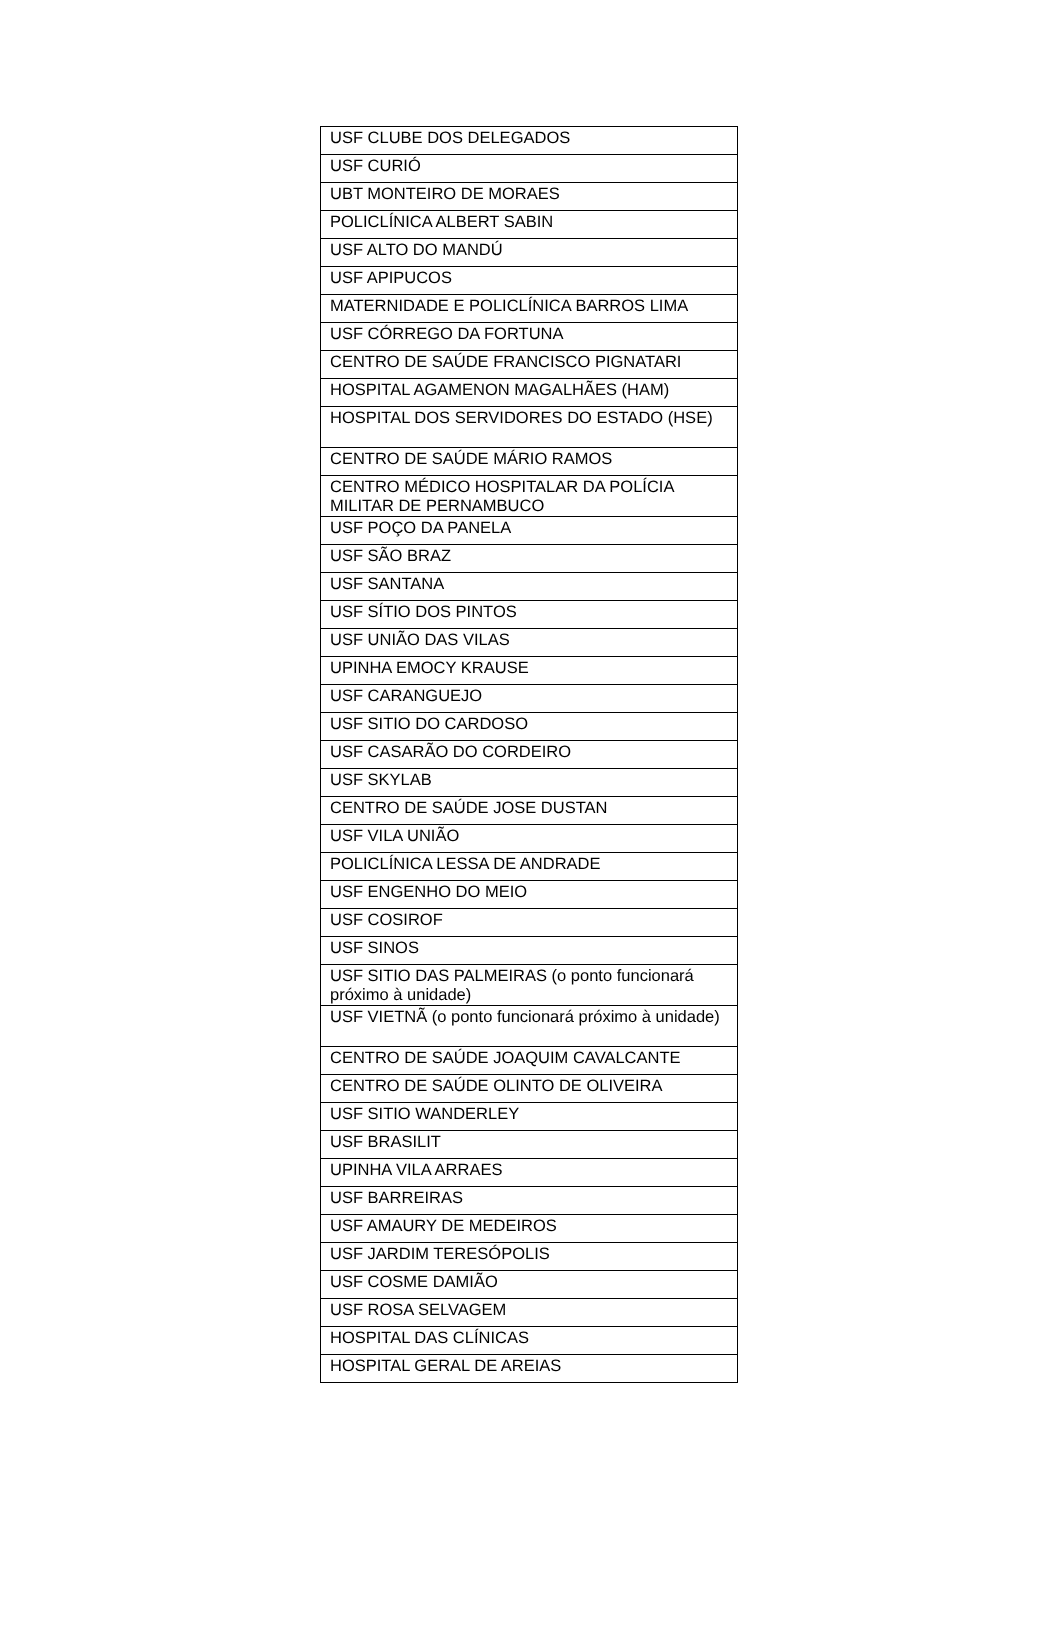| USF CLUBE DOS DELEGADOS |
| USF CURIÓ |
| UBT MONTEIRO DE MORAES |
| POLICLÍNICA ALBERT SABIN |
| USF ALTO DO MANDÚ |
| USF APIPUCOS |
| MATERNIDADE E POLICLÍNICA BARROS LIMA |
| USF CÓRREGO DA FORTUNA |
| CENTRO DE SAÚDE FRANCISCO PIGNATARI |
| HOSPITAL AGAMENON MAGALHÃES (HAM) |
| HOSPITAL DOS SERVIDORES DO ESTADO (HSE) |
| CENTRO DE SAÚDE MÁRIO RAMOS |
| CENTRO MÉDICO HOSPITALAR DA POLÍCIA MILITAR DE PERNAMBUCO |
| USF POÇO DA PANELA |
| USF SÃO BRAZ |
| USF SANTANA |
| USF SÍTIO DOS PINTOS |
| USF UNIÃO DAS VILAS |
| UPINHA EMOCY KRAUSE |
| USF CARANGUEJO |
| USF SITIO DO CARDOSO |
| USF CASARÃO DO CORDEIRO |
| USF SKYLAB |
| CENTRO DE SAÚDE JOSE DUSTAN |
| USF VILA UNIÃO |
| POLICLÍNICA LESSA DE ANDRADE |
| USF ENGENHO DO MEIO |
| USF COSIROF |
| USF SINOS |
| USF SITIO DAS PALMEIRAS (o ponto funcionará próximo à unidade) |
| USF VIETNÃ (o ponto funcionará próximo à unidade) |
| CENTRO DE SAÚDE JOAQUIM CAVALCANTE |
| CENTRO DE SAÚDE OLINTO DE OLIVEIRA |
| USF SITIO WANDERLEY |
| USF BRASILIT |
| UPINHA VILA ARRAES |
| USF BARREIRAS |
| USF AMAURY DE MEDEIROS |
| USF JARDIM TERESÓPOLIS |
| USF COSME DAMIÃO |
| USF ROSA SELVAGEM |
| HOSPITAL DAS CLÍNICAS |
| HOSPITAL GERAL DE AREIAS |